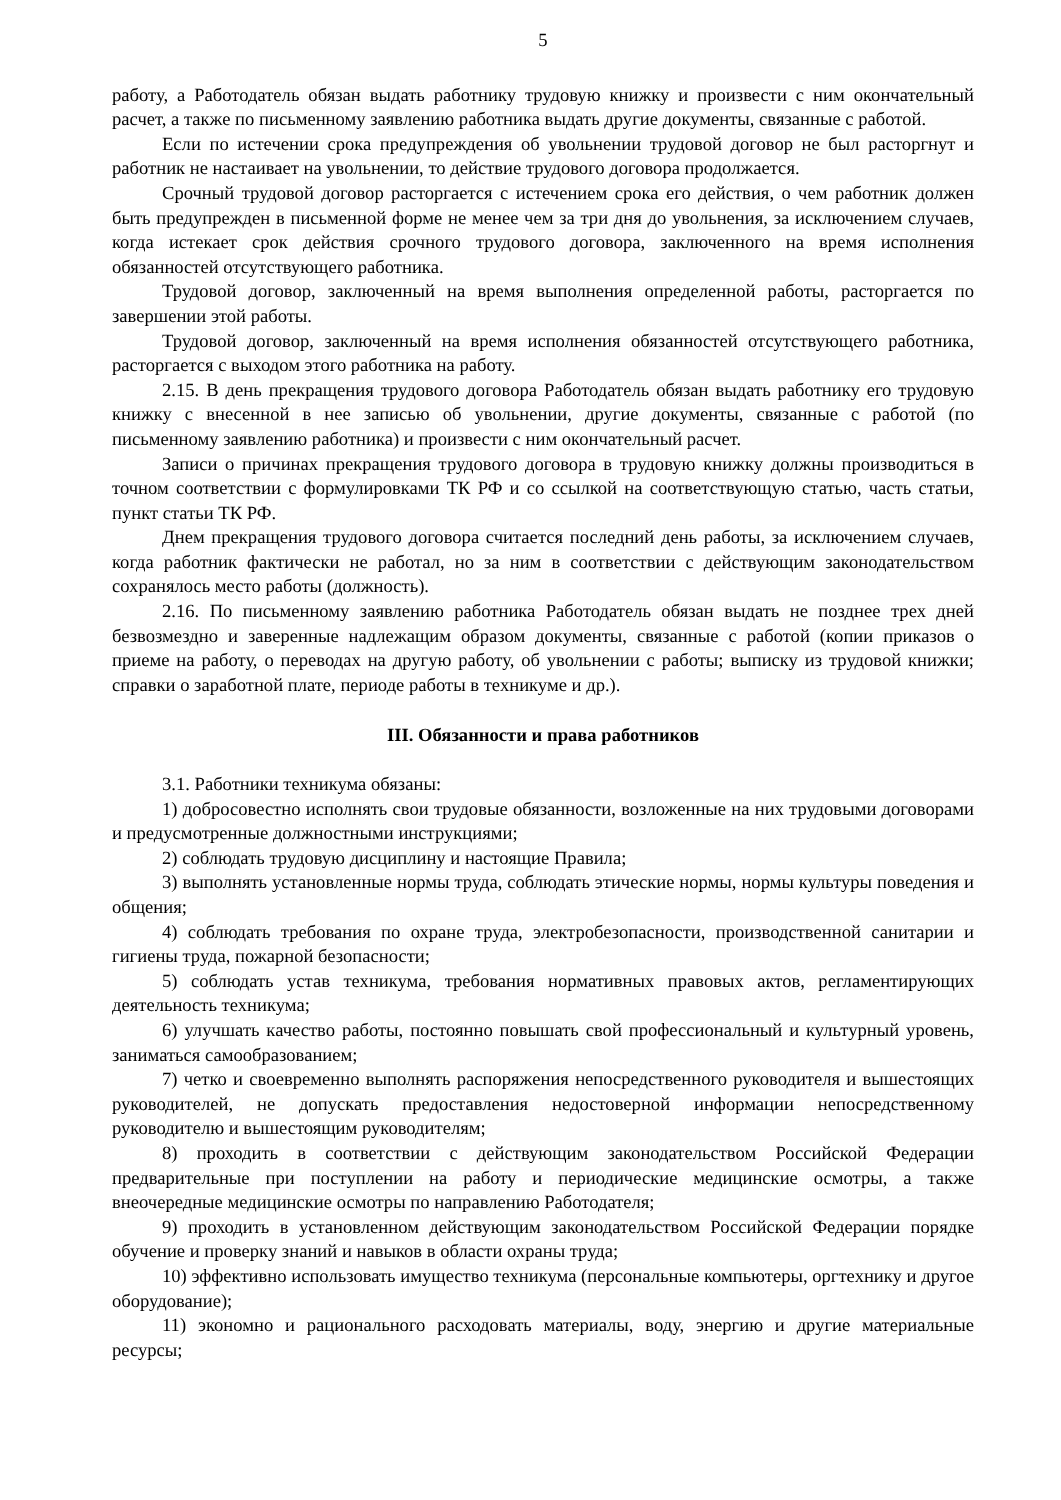5
работу, а Работодатель обязан выдать работнику трудовую книжку и произвести с ним окончательный расчет, а также по письменному заявлению работника выдать другие документы, связанные с работой.
Если по истечении срока предупреждения об увольнении трудовой договор не был расторгнут и работник не настаивает на увольнении, то действие трудового договора продолжается.
Срочный трудовой договор расторгается с истечением срока его действия, о чем работник должен быть предупрежден в письменной форме не менее чем за три дня до увольнения, за исключением случаев, когда истекает срок действия срочного трудового договора, заключенного на время исполнения обязанностей отсутствующего работника.
Трудовой договор, заключенный на время выполнения определенной работы, расторгается по завершении этой работы.
Трудовой договор, заключенный на время исполнения обязанностей отсутствующего работника, расторгается с выходом этого работника на работу.
2.15. В день прекращения трудового договора Работодатель обязан выдать работнику его трудовую книжку с внесенной в нее записью об увольнении, другие документы, связанные с работой (по письменному заявлению работника) и произвести с ним окончательный расчет.
Записи о причинах прекращения трудового договора в трудовую книжку должны производиться в точном соответствии с формулировками ТК РФ и со ссылкой на соответствующую статью, часть статьи, пункт статьи ТК РФ.
Днем прекращения трудового договора считается последний день работы, за исключением случаев, когда работник фактически не работал, но за ним в соответствии с действующим законодательством сохранялось место работы (должность).
2.16. По письменному заявлению работника Работодатель обязан выдать не позднее трех дней безвозмездно и заверенные надлежащим образом документы, связанные с работой (копии приказов о приеме на работу, о переводах на другую работу, об увольнении с работы; выписку из трудовой книжки; справки о заработной плате, периоде работы в техникуме и др.).
III. Обязанности и права работников
3.1. Работники техникума обязаны:
1) добросовестно исполнять свои трудовые обязанности, возложенные на них трудовыми договорами и предусмотренные должностными инструкциями;
2) соблюдать трудовую дисциплину и настоящие Правила;
3) выполнять установленные нормы труда, соблюдать этические нормы, нормы культуры поведения и общения;
4) соблюдать требования по охране труда, электробезопасности, производственной санитарии и гигиены труда, пожарной безопасности;
5) соблюдать устав техникума, требования нормативных правовых актов, регламентирующих деятельность техникума;
6) улучшать качество работы, постоянно повышать свой профессиональный и культурный уровень, заниматься самообразованием;
7) четко и своевременно выполнять распоряжения непосредственного руководителя и вышестоящих руководителей, не допускать предоставления недостоверной информации непосредственному руководителю и вышестоящим руководителям;
8) проходить в соответствии с действующим законодательством Российской Федерации предварительные при поступлении на работу и периодические медицинские осмотры, а также внеочередные медицинские осмотры по направлению Работодателя;
9) проходить в установленном действующим законодательством Российской Федерации порядке обучение и проверку знаний и навыков в области охраны труда;
10) эффективно использовать имущество техникума (персональные компьютеры, оргтехнику и другое оборудование);
11) экономно и рационального расходовать материалы, воду, энергию и другие материальные ресурсы;